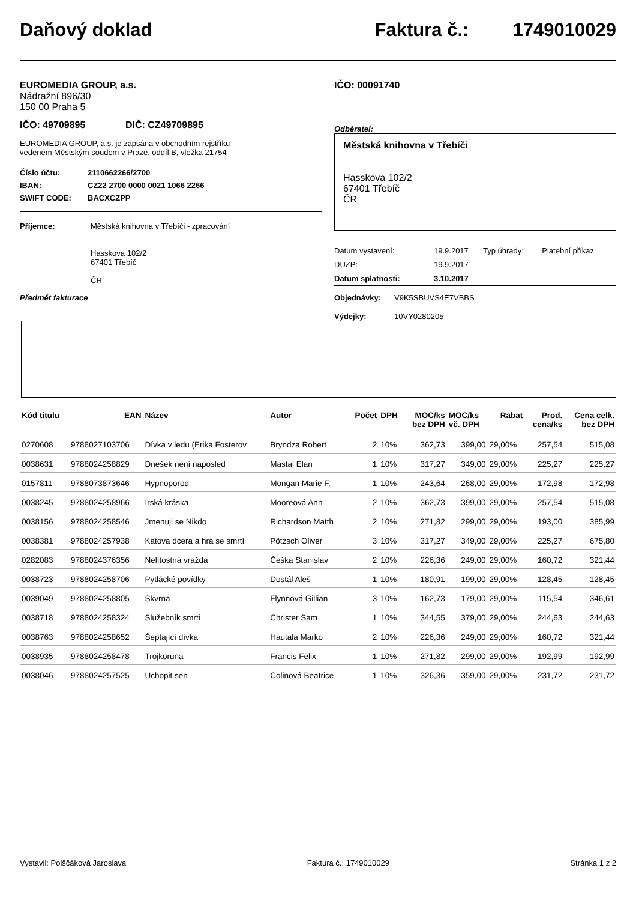Daňový doklad Faktura č.: 1749010029
EUROMEDIA GROUP, a.s.
Nádražní 896/30
150 00 Praha 5
IČO: 49709895 DIČ: CZ49709895
EUROMEDIA GROUP, a.s. je zapsána v obchodním rejstříku
vedeném Městským soudem v Praze, oddíl B, vložka 21754
| Číslo účtu: | 2110662266/2700 |
| IBAN: | CZ22 2700 0000 0021 1066 2266 |
| SWIFT CODE: | BACXCZPP |
Příjemce: Městská knihovna v Třebíči - zpracování
Hasskova 102/2
67401 Třebíč
ČR
Předmět fakturace
IČO: 00091740
Odběratel:
Městská knihovna v Třebíči
Hasskova 102/2
67401 Třebíč
ČR
| Datum vystavení: | 19.9.2017 | Typ úhrady: | Platební příkaz |
| DUZP: | 19.9.2017 | | |
| Datum splatnosti: | 3.10.2017 | | |
Objednávky: V9K5SBUVS4E7VBBS
Výdejky: 10VY0280205
| Kód titulu | EAN | Název | Autor | Počet | DPH | MOC/ks bez DPH | MOC/ks vč. DPH | Rabat | Prod. cena/ks | Cena celk. bez DPH |
| --- | --- | --- | --- | --- | --- | --- | --- | --- | --- | --- |
| 0270608 | 9788027103706 | Dívka v ledu (Erika Fosterov | Bryndza Robert | 2 | 10% | 362,73 | 399,00 | 29,00% | 257,54 | 515,08 |
| 0038631 | 9788024258829 | Dnešek není naposled | Mastai Elan | 1 | 10% | 317,27 | 349,00 | 29,00% | 225,27 | 225,27 |
| 0157811 | 9788073873646 | Hypnoporod | Mongan Marie F. | 1 | 10% | 243,64 | 268,00 | 29,00% | 172,98 | 172,98 |
| 0038245 | 9788024258966 | Irská kráska | Mooreová Ann | 2 | 10% | 362,73 | 399,00 | 29,00% | 257,54 | 515,08 |
| 0038156 | 9788024258546 | Jmenuji se Nikdo | Richardson Matth | 2 | 10% | 271,82 | 299,00 | 29,00% | 193,00 | 385,99 |
| 0038381 | 9788024257938 | Katova dcera a hra se smrtí | Pötzsch Oliver | 3 | 10% | 317,27 | 349,00 | 29,00% | 225,27 | 675,80 |
| 0282083 | 9788024376356 | Nelítostná vražda | Češka Stanislav | 2 | 10% | 226,36 | 249,00 | 29,00% | 160,72 | 321,44 |
| 0038723 | 9788024258706 | Pytlácké povídky | Dostál Aleš | 1 | 10% | 180,91 | 199,00 | 29,00% | 128,45 | 128,45 |
| 0039049 | 9788024258805 | Skvrna | Flynnová Gillian | 3 | 10% | 162,73 | 179,00 | 29,00% | 115,54 | 346,61 |
| 0038718 | 9788024258324 | Služebník smrti | Christer Sam | 1 | 10% | 344,55 | 379,00 | 29,00% | 244,63 | 244,63 |
| 0038763 | 9788024258652 | Šeptající dívka | Hautala Marko | 2 | 10% | 226,36 | 249,00 | 29,00% | 160,72 | 321,44 |
| 0038935 | 9788024258478 | Trojkoruna | Francis Felix | 1 | 10% | 271,82 | 299,00 | 29,00% | 192,99 | 192,99 |
| 0038046 | 9788024257525 | Uchopit sen | Colinová Beatrice | 1 | 10% | 326,36 | 359,00 | 29,00% | 231,72 | 231,72 |
Vystavil: Polščáková Jaroslava Faktura č.: 1749010029 Stránka 1 z 2